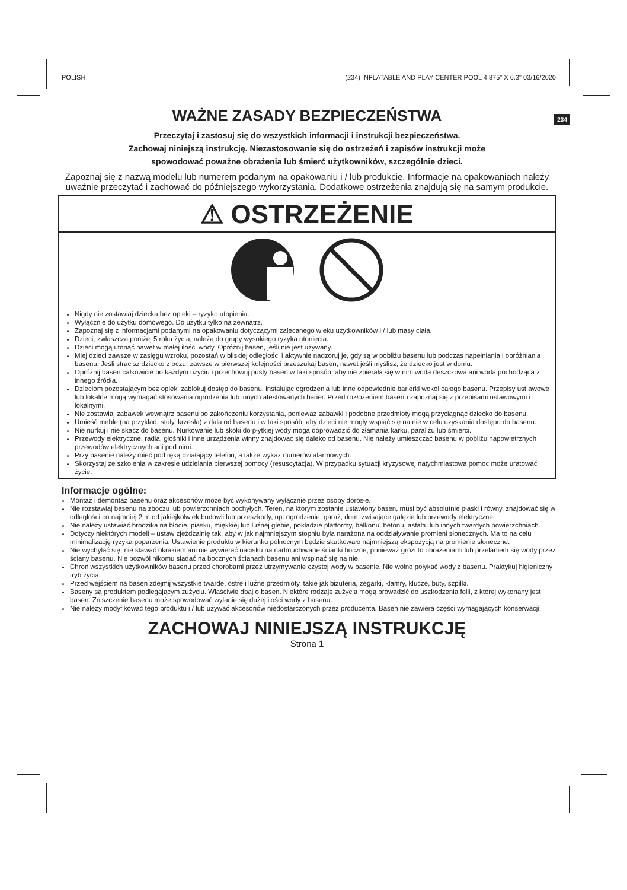POLISH (234) INFLATABLE AND PLAY CENTER POOL 4.875" X 6.3" 03/16/2020
234
WAŻNE ZASADY BEZPIECZEŃSTWA
Przeczytaj i zastosuj się do wszystkich informacji i instrukcji bezpieczeństwa.
Zachowaj niniejszą instrukcję. Niezastosowanie się do ostrzeżeń i zapisów instrukcji może
spowodować poważne obrażenia lub śmierć użytkowników, szczególnie dzieci.
Zapoznaj się z nazwą modelu lub numerem podanym na opakowaniu i / lub produkcie. Informacje na opakowaniach należy uważnie przeczytać i zachować do późniejszego wykorzystania. Dodatkowe ostrzeżenia znajdują się na samym produkcie.
⚠ OSTRZEŻENIE
Nigdy nie zostawiaj dziecka bez opieki – ryzyko utopienia.
Wyłącznie do użytku domowego. Do użytku tylko na zewnątrz.
Zapoznaj się z informacjami podanymi na opakowaniu dotyczącymi zalecanego wieku użytkowników i / lub masy ciała.
Dzieci, zwłaszcza poniżej 5 roku życia, należą do grupy wysokiego ryzyka utonięcia.
Dzieci mogą utonąć nawet w małej ilości wody. Opróżnij basen, jeśli nie jest używany.
Miej dzieci zawsze w zasięgu wzroku, pozostań w bliskiej odległości i aktywnie nadzoruj je, gdy są w pobliżu basenu lub podczas napełniania i opróżniania basenu. Jeśli stracisz dziecko z oczu, zawsze w pierwszej kolejności przeszukaj basen, nawet jeśli myślisz, że dziecko jest w domu.
Opróżnij basen całkowicie po każdym użyciu i przechowuj pusty basen w taki sposób, aby nie zbierała się w nim woda deszczowa ani woda pochodząca z innego źródła.
Dzieciom pozostającym bez opieki zablokuj dostęp do basenu, instalując ogrodzenia lub inne odpowiednie barierki wokół całego basenu. Przepisy ust awowe lub lokalne mogą wymagać stosowania ogrodzenia lub innych atestowanych barier. Przed rozłożeniem basenu zapoznaj się z przepisami ustawowymi i lokalnymi.
Nie zostawiaj zabawek wewnątrz basenu po zakończeniu korzystania, ponieważ zabawki i podobne przedmioty mogą przyciągnąć dziecko do basenu.
Umieść meble (na przykład, stoły, krzesła) z dala od basenu i w taki sposób, aby dzieci nie mogły wspiąć się na nie w celu uzyskania dostępu do basenu.
Nie nurkuj i nie skacz do basenu. Nurkowanie lub skoki do płytkiej wody mogą doprowadzić do złamania karku, paraliżu lub śmierci.
Przewody elektryczne, radia, głośniki i inne urządzenia winny znajdować się daleko od basenu. Nie należy umieszczać basenu w pobliżu napowietrznych przewodów elektrycznych ani pod nimi.
Przy basenie należy mieć pod ręką działający telefon, a także wykaz numerów alarmowych.
Skorzystaj ze szkolenia w zakresie udzielania pierwszej pomocy (resuscytacja). W przypadku sytuacji kryzysowej natychmiastowa pomoc może uratować życie.
Informacje ogólne:
Montaż i demontaż basenu oraz akcesoriów może być wykonywany wyłącznie przez osoby dorosłe.
Nie rozstawiaj basenu na zboczu lub powierzchniach pochyłych. Teren, na którym zostanie ustawiony basen, musi być absolutnie płaski i równy, znajdować się w odległości co najmniej 2 m od jakiejkolwiek budowli lub przeszkody, np. ogrodzenie, garaż, dom, zwisające gałęzie lub przewody elektryczne.
Nie należy ustawiać brodzika na błocie, piasku, miękkiej lub luźnej glebie, pokładzie platformy, balkonu, betonu, asfaltu lub innych twardych powierzchniach.
Dotyczy niektórych modeli – ustaw zjeżdżalnię tak, aby w jak najmniejszym stopniu była narażona na oddziaływanie promieni słonecznych. Ma to na celu minimalizację ryzyka poparzenia. Ustawienie produktu w kierunku północnym będzie skutkowało najmniejszą ekspozycją na promienie słoneczne.
Nie wychylać się, nie stawać okrakiem ani nie wywierać nacisku na nadmuchiwane ścianki boczne, ponieważ grozi to obrażeniami lub przelaniem się wody przez ściany basenu. Nie pozwól nikomu siadać na bocznych ścianach basenu ani wspinać się na nie.
Chroń wszystkich użytkowników basenu przed chorobami przez utrzymywanie czystej wody w basenie. Nie wolno połykać wody z basenu. Praktykuj higieniczny tryb życia.
Przed wejściem na basen zdejmij wszystkie twarde, ostre i luźne przedmioty, takie jak biżuteria, zegarki, klamry, klucze, buty, szpilki.
Baseny są produktem podlegającym zużyciu. Właściwie dbaj o basen. Niektóre rodzaje zużycia mogą prowadzić do uszkodzenia folii, z której wykonany jest basen. Zniszczenie basenu może spowodować wylanie się dużej ilości wody z basenu.
Nie należy modyfikować tego produktu i / lub używać akcesoriów niedostarczonych przez producenta. Basen nie zawiera części wymagających konserwacji.
ZACHOWAJ NINIEJSZĄ INSTRUKCJĘ
Strona 1